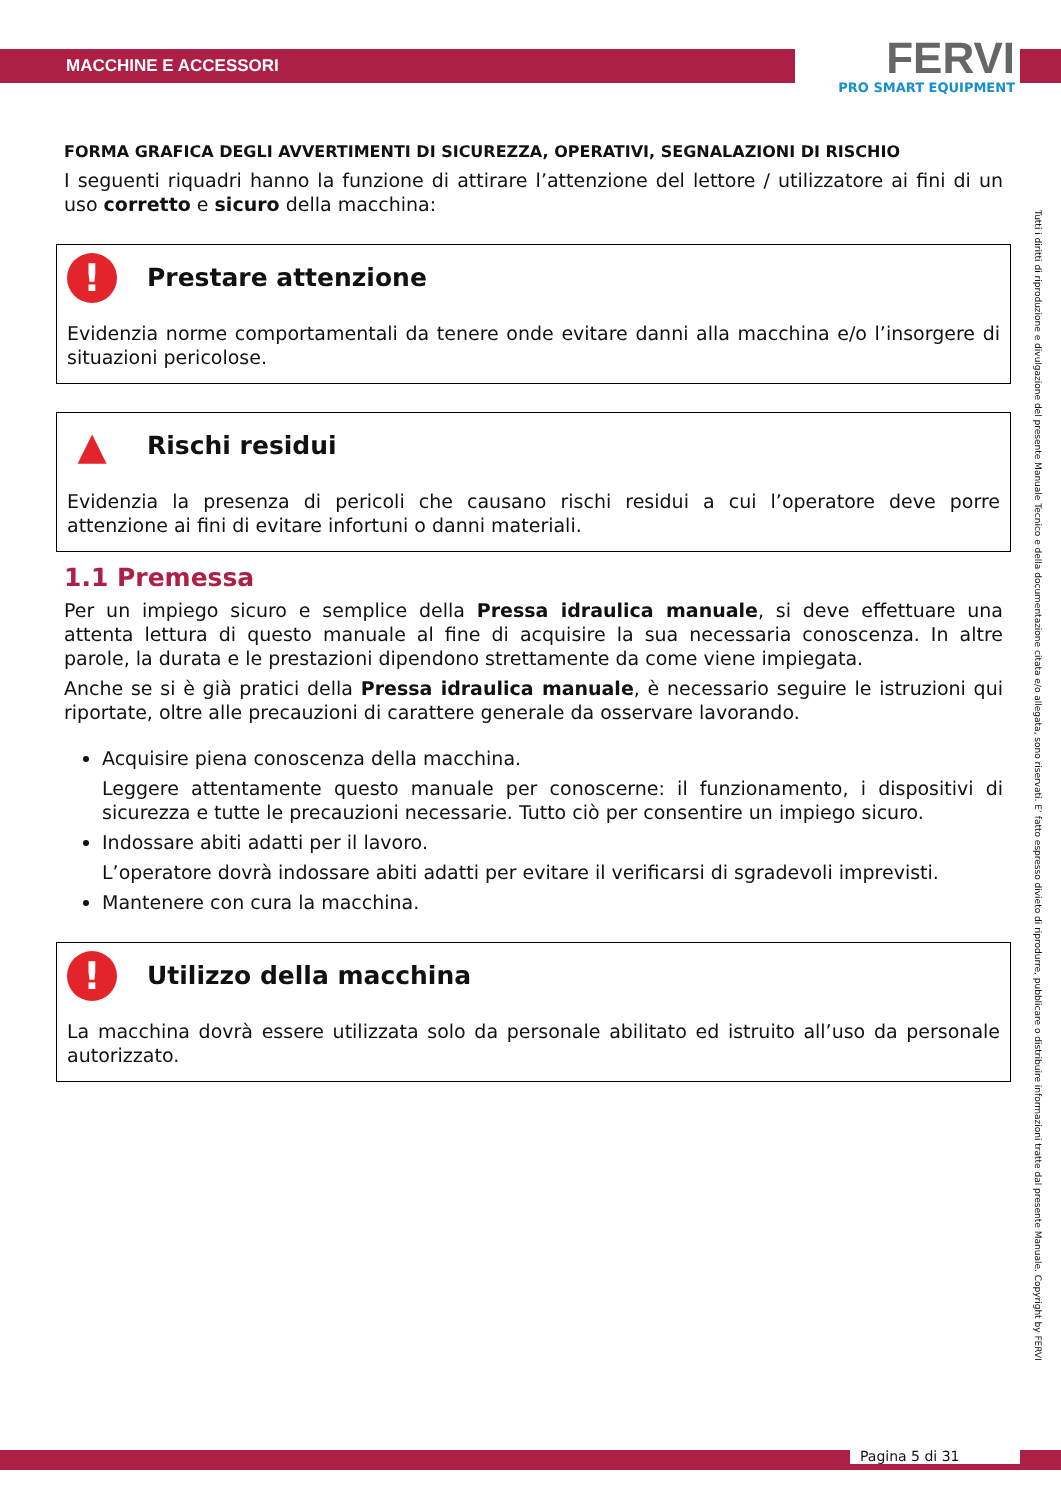MACCHINE E ACCESSORI
FERVI
PRO SMART EQUIPMENT
FORMA GRAFICA DEGLI AVVERTIMENTI DI SICUREZZA, OPERATIVI, SEGNALAZIONI DI RISCHIO
I seguenti riquadri hanno la funzione di attirare l’attenzione del lettore / utilizzatore ai fini di un uso corretto e sicuro della macchina:
! Prestare attenzione
Evidenzia norme comportamentali da tenere onde evitare danni alla macchina e/o l’insorgere di situazioni pericolose.
▲ Rischi residui
Evidenzia la presenza di pericoli che causano rischi residui a cui l’operatore deve porre attenzione ai fini di evitare infortuni o danni materiali.
1.1 Premessa
Per un impiego sicuro e semplice della Pressa idraulica manuale, si deve effettuare una attenta lettura di questo manuale al fine di acquisire la sua necessaria conoscenza. In altre parole, la durata e le prestazioni dipendono strettamente da come viene impiegata.
Anche se si è già pratici della Pressa idraulica manuale, è necessario seguire le istruzioni qui riportate, oltre alle precauzioni di carattere generale da osservare lavorando.
Acquisire piena conoscenza della macchina.
Leggere attentamente questo manuale per conoscerne: il funzionamento, i dispositivi di sicurezza e tutte le precauzioni necessarie. Tutto ciò per consentire un impiego sicuro.
Indossare abiti adatti per il lavoro.
L’operatore dovrà indossare abiti adatti per evitare il verificarsi di sgradevoli imprevisti.
Mantenere con cura la macchina.
! Utilizzo della macchina
La macchina dovrà essere utilizzata solo da personale abilitato ed istruito all’uso da personale autorizzato.
Tutti i diritti di riproduzione e divulgazione del presente Manuale Tecnico e della documentazione citata e/o allegata, sono riservati. E’ fatto espresso divieto di riprodurre, pubblicare o distribuire informazioni tratte dal presente Manuale. Copyright by FERVI
Pagina 5 di 31